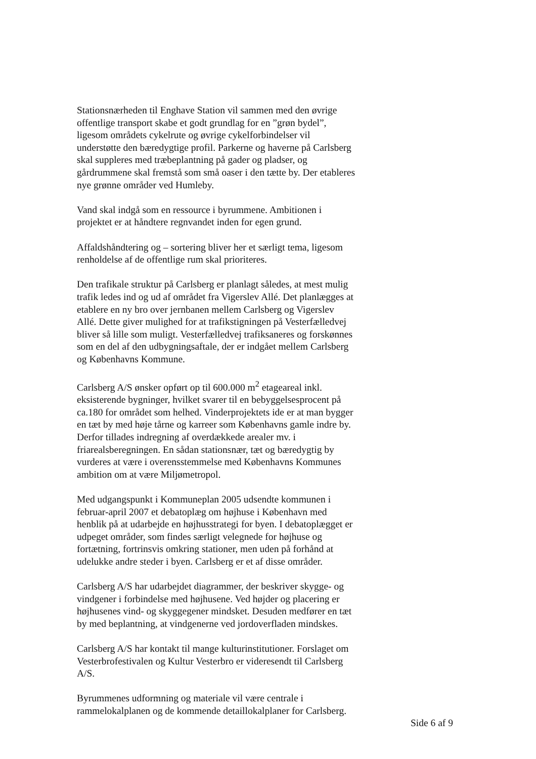Stationsnærheden til Enghave Station vil sammen med den øvrige
offentlige transport skabe et godt grundlag for en ”grøn bydel”,
ligesom områdets cykelrute og øvrige cykelforbindelser vil
understøtte den bæredygtige profil. Parkerne og haverne på Carlsberg
skal suppleres med træbeplantning på gader og pladser, og
gårdrummene skal fremstå som små oaser i den tætte by. Der etableres
nye grønne områder ved Humleby.
Vand skal indgå som en ressource i byrummene. Ambitionen i
projektet er at håndtere regnvandet inden for egen grund.
Affaldshåndtering og – sortering bliver her et særligt tema, ligesom
renholdelse af de offentlige rum skal prioriteres.
Den trafikale struktur på Carlsberg er planlagt således, at mest mulig
trafik ledes ind og ud af området fra Vigerslev Allé. Det planlægges at
etablere en ny bro over jernbanen mellem Carlsberg og Vigerslev
Allé. Dette giver mulighed for at trafikstigningen på Vesterfælledvej
bliver så lille som muligt. Vesterfælledvej trafiksaneres og forskønnes
som en del af den udbygningsaftale, der er indgået mellem Carlsberg
og Københavns Kommune.
Carlsberg A/S ønsker opført op til 600.000 m<sup>2</sup> etageareal inkl.
eksisterende bygninger, hvilket svarer til en bebyggelsesprocent på
ca.180 for området som helhed. Vinderprojektets ide er at man bygger
en tæt by med høje tårne og karreer som Københavns gamle indre by.
Derfor tillades indregning af overdækkede arealer mv. i
friarealsberegningen. En sådan stationsnær, tæt og bæredygtig by
vurderes at være i overensstemmelse med Københavns Kommunes
ambition om at være Miljømetropol.
Med udgangspunkt i Kommuneplan 2005 udsendte kommunen i
februar-april 2007 et debatoplæg om højhuse i København med
henblik på at udarbejde en højhusstrategi for byen. I debatoplægget er
udpeget områder, som findes særligt velegnede for højhuse og
fortætning, fortrinsvis omkring stationer, men uden på forhånd at
udelukke andre steder i byen. Carlsberg er et af disse områder.
Carlsberg A/S har udarbejdet diagrammer, der beskriver skygge- og
vindgener i forbindelse med højhusene. Ved højder og placering er
højhusenes vind- og skyggegener mindsket. Desuden medfører en tæt
by med beplantning, at vindgenerne ved jordoverfladen mindskes.
Carlsberg A/S har kontakt til mange kulturinstitutioner. Forslaget om
Vesterbrofestivalen og Kultur Vesterbro er videresendt til Carlsberg
A/S.
Byrummenes udformning og materiale vil være centrale i
rammelokalplanen og de kommende detaillokalplaner for Carlsberg.
Side 6 af 9